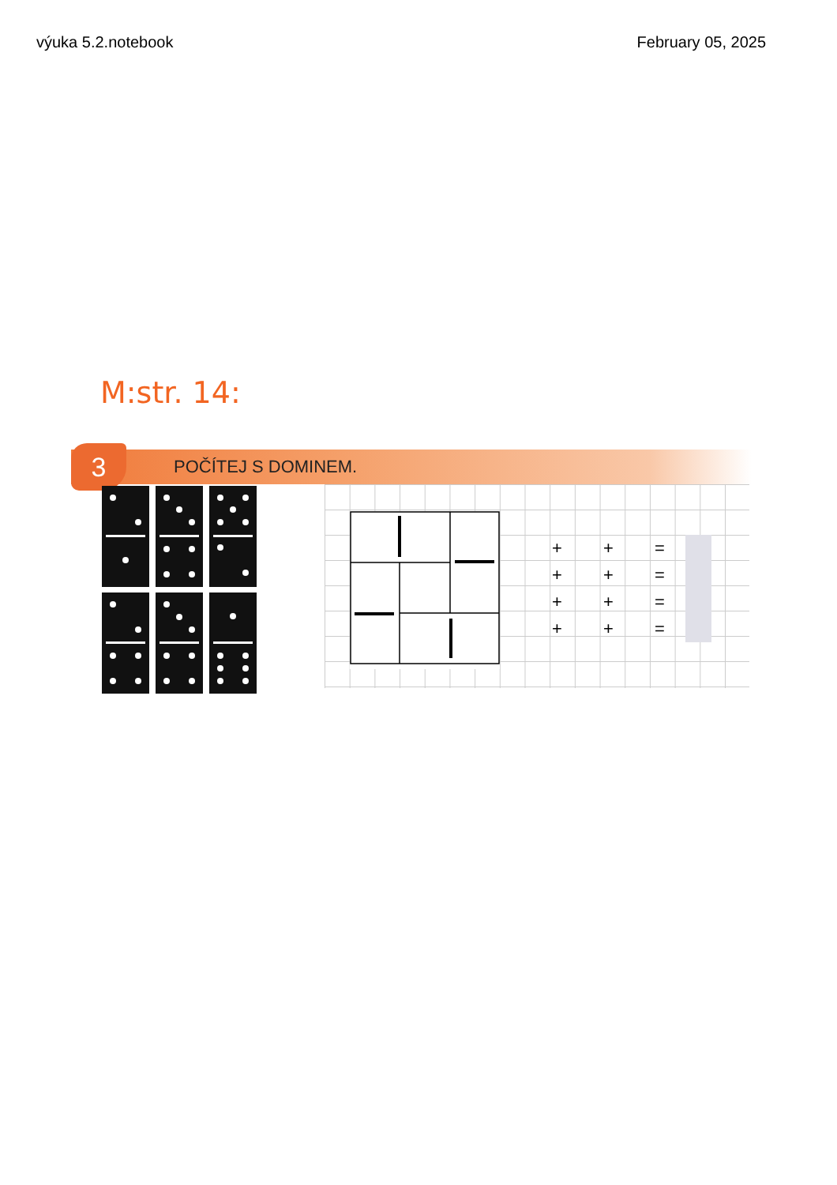výuka 5.2.notebook February 05, 2025
M:str. 14:
3
POČÍTEJ S DOMINEM.
| + | + | = | |
| + | + | = | |
| + | + | = | |
| + | + | = | |